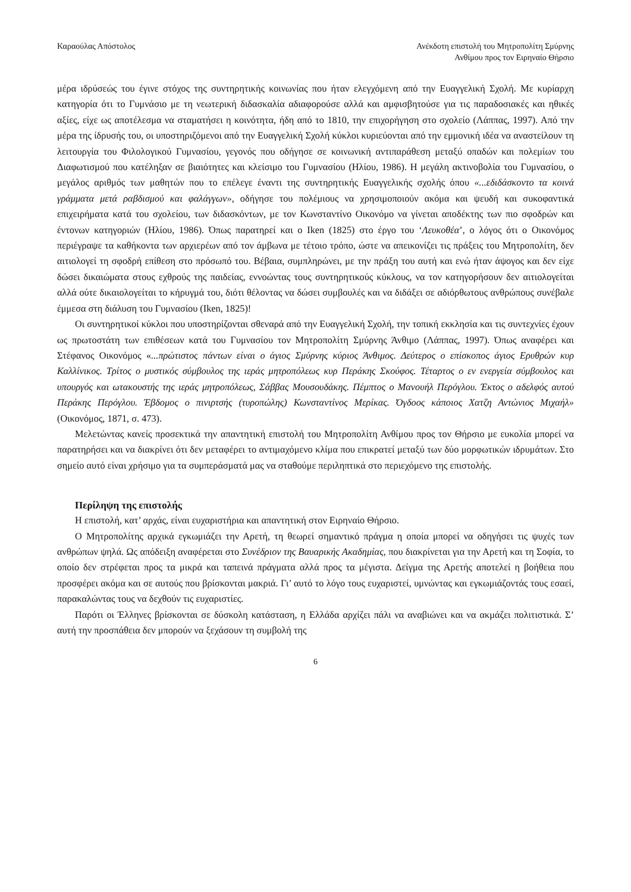Καραούλας Απόστολος Ανέκδοτη επιστολή του Μητροπολίτη Σμύρνης
Ανθίμου προς τον Ειρηναίο Θήρσιο
μέρα ιδρύσεώς του έγινε στόχος της συντηρητικής κοινωνίας που ήταν ελεγχόμενη από την Ευαγγελική Σχολή. Με κυρίαρχη κατηγορία ότι το Γυμνάσιο με τη νεωτερική διδασκαλία αδιαφορούσε αλλά και αμφισβητούσε για τις παραδοσιακές και ηθικές αξίες, είχε ως αποτέλεσμα να σταματήσει η κοινότητα, ήδη από το 1810, την επιχορήγηση στο σχολείο (Λάππας, 1997). Από την μέρα της ίδρυσής του, οι υποστηριζόμενοι από την Ευαγγελική Σχολή κύκλοι κυριεύονται από την εμμονική ιδέα να αναστείλουν τη λειτουργία του Φιλολογικού Γυμνασίου, γεγονός που οδήγησε σε κοινωνική αντιπαράθεση μεταξύ οπαδών και πολεμίων του Διαφωτισμού που κατέληξαν σε βιαιότητες και κλείσιμο του Γυμνασίου (Ηλίου, 1986). Η μεγάλη ακτινοβολία του Γυμνασίου, ο μεγάλος αριθμός των μαθητών που το επέλεγε έναντι της συντηρητικής Ευαγγελικής σχολής όπου «...εδιδάσκοντο τα κοινά γράμματα μετά ραβδισμού και φαλάγγων», οδήγησε του πολέμιους να χρησιμοποιούν ακόμα και ψευδή και συκοφαντικά επιχειρήματα κατά του σχολείου, των διδασκόντων, με τον Κωνσταντίνο Οικονόμο να γίνεται αποδέκτης των πιο σφοδρών και έντονων κατηγοριών (Ηλίου, 1986). Όπως παρατηρεί και ο Iken (1825) στο έργο του ‘Λευκοθέα’, ο λόγος ότι ο Οικονόμος περιέγραψε τα καθήκοντα των αρχιερέων από τον άμβωνα με τέτοιο τρόπο, ώστε να απεικονίζει τις πράξεις του Μητροπολίτη, δεν αιτιολογεί τη σφοδρή επίθεση στο πρόσωπό του. Βέβαια, συμπληρώνει, με την πράξη του αυτή και ενώ ήταν άψογος και δεν είχε δώσει δικαιώματα στους εχθρούς της παιδείας, εννοώντας τους συντηρητικούς κύκλους, να τον κατηγορήσουν δεν αιτιολογείται αλλά ούτε δικαιολογείται το κήρυγμά του, διότι θέλοντας να δώσει συμβουλές και να διδάξει σε αδιόρθωτους ανθρώπους συνέβαλε έμμεσα στη διάλυση του Γυμνασίου (Iken, 1825)!
Οι συντηρητικοί κύκλοι που υποστηρίζονται σθεναρά από την Ευαγγελική Σχολή, την τοπική εκκλησία και τις συντεχνίες έχουν ως πρωτοστάτη των επιθέσεων κατά του Γυμνασίου τον Μητροπολίτη Σμύρνης Άνθιμο (Λάππας, 1997). Όπως αναφέρει και Στέφανος Οικονόμος «...πρώτιστος πάντων είναι ο άγιος Σμύρνης κύριος Άνθιμος. Δεύτερος ο επίσκοπος άγιος Ερυθρών κυρ Καλλίνικος. Τρίτος ο μυστικός σύμβουλος της ιεράς μητροπόλεως κυρ Περάκης Σκούφος. Τέταρτος ο εν ενεργεία σύμβουλος και υπουργός και ωτακουστής της ιεράς μητροπόλεως, Σάββας Μουσουδάκης. Πέμπτος ο Μανουήλ Περόγλου. Έκτος ο αδελφός αυτού Περάκης Περόγλου. Έβδομος ο πινιρτσής (τυροπώλης) Κωνσταντίνος Μερίκας. Όγδοος κάποιος Χατζη Αντώνιος Μιχαήλ» (Οικονόμος, 1871, σ. 473).
Μελετώντας κανείς προσεκτικά την απαντητική επιστολή του Μητροπολίτη Ανθίμου προς τον Θήρσιο με ευκολία μπορεί να παρατηρήσει και να διακρίνει ότι δεν μεταφέρει το αντιμαχόμενο κλίμα που επικρατεί μεταξύ των δύο μορφωτικών ιδρυμάτων. Στο σημείο αυτό είναι χρήσιμο για τα συμπεράσματά μας να σταθούμε περιληπτικά στο περιεχόμενο της επιστολής.
Περίληψη της επιστολής
Η επιστολή, κατ’ αρχάς, είναι ευχαριστήρια και απαντητική στον Ειρηναίο Θήρσιο.
Ο Μητροπολίτης αρχικά εγκωμιάζει την Αρετή, τη θεωρεί σημαντικό πράγμα η οποία μπορεί να οδηγήσει τις ψυχές των ανθρώπων ψηλά. Ως απόδειξη αναφέρεται στο Συνέδριον της Βαυαρικής Ακαδημίας, που διακρίνεται για την Αρετή και τη Σοφία, το οποίο δεν στρέφεται προς τα μικρά και ταπεινά πράγματα αλλά προς τα μέγιστα. Δείγμα της Αρετής αποτελεί η βοήθεια που προσφέρει ακόμα και σε αυτούς που βρίσκονται μακριά. Γι’ αυτό το λόγο τους ευχαριστεί, υμνώντας και εγκωμιάζοντάς τους εσαεί, παρακαλώντας τους να δεχθούν τις ευχαριστίες.
Παρότι οι Έλληνες βρίσκονται σε δύσκολη κατάσταση, η Ελλάδα αρχίζει πάλι να αναβιώνει και να ακμάζει πολιτιστικά. Σ’ αυτή την προσπάθεια δεν μπορούν να ξεχάσουν τη συμβολή της
6